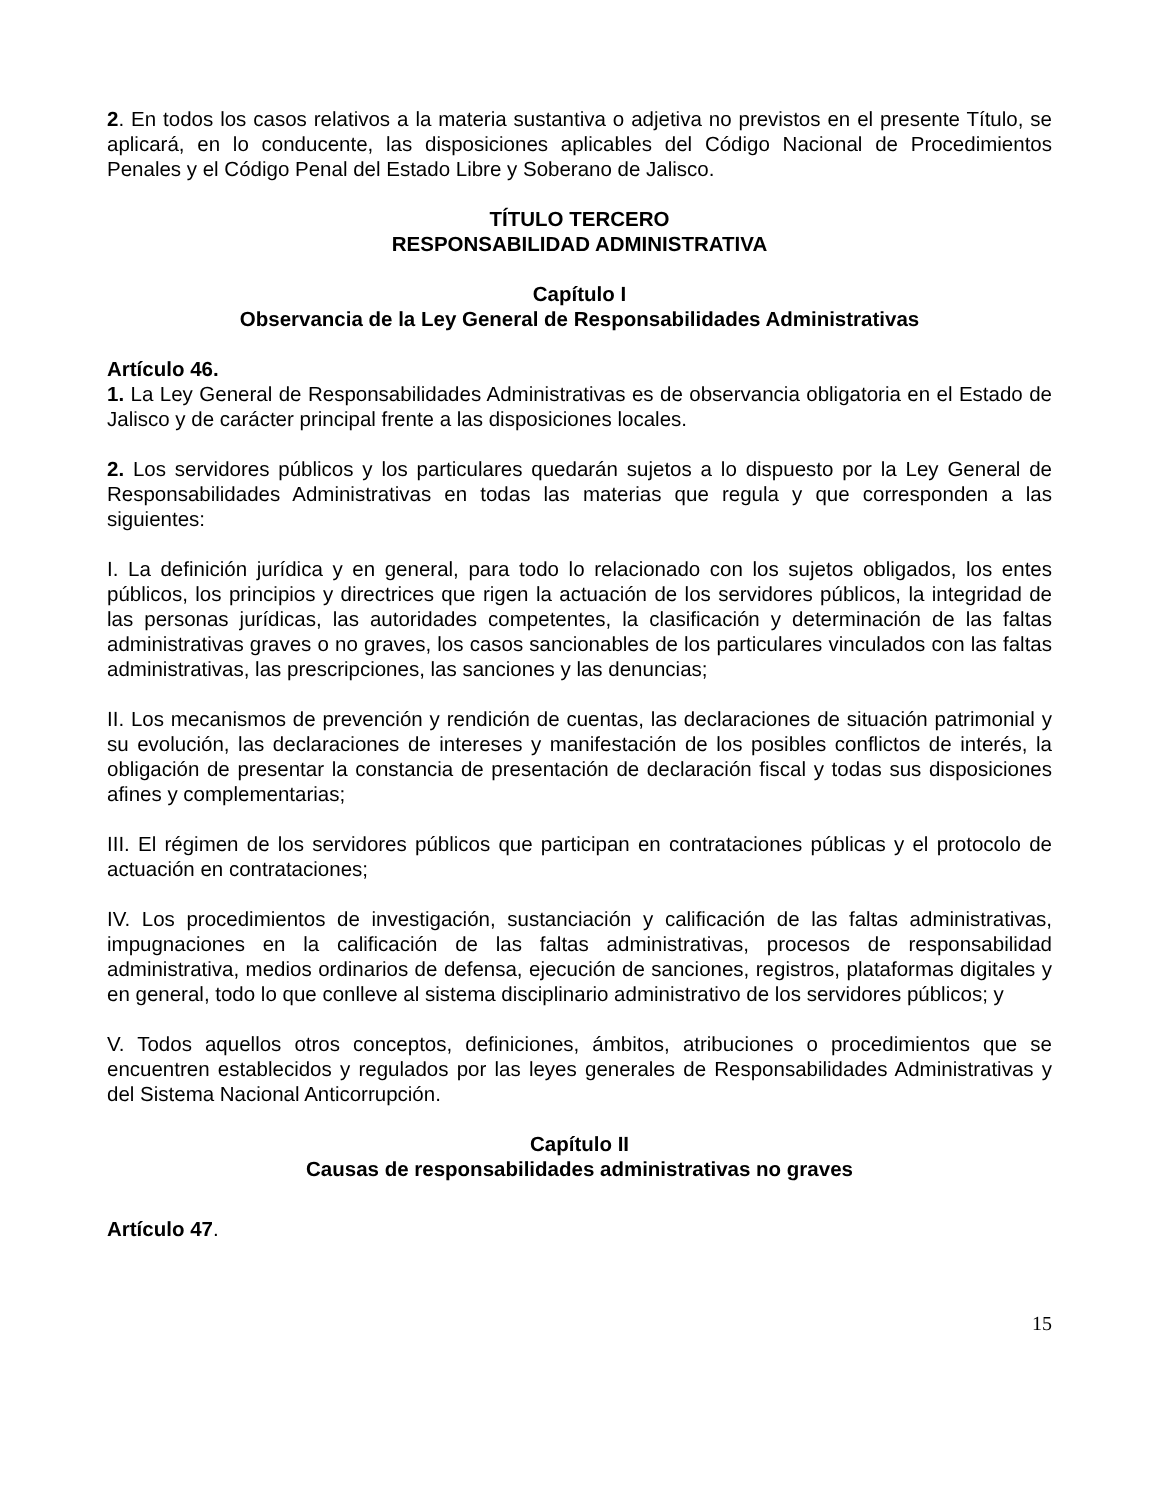2. En todos los casos relativos a la materia sustantiva o adjetiva no previstos en el presente Título, se aplicará, en lo conducente, las disposiciones aplicables del Código Nacional de Procedimientos Penales y el Código Penal del Estado Libre y Soberano de Jalisco.
TÍTULO TERCERO
RESPONSABILIDAD ADMINISTRATIVA
Capítulo I
Observancia de la Ley General de Responsabilidades Administrativas
Artículo 46.
1. La Ley General de Responsabilidades Administrativas es de observancia obligatoria en el Estado de Jalisco y de carácter principal frente a las disposiciones locales.
2. Los servidores públicos y los particulares quedarán sujetos a lo dispuesto por la Ley General de Responsabilidades Administrativas en todas las materias que regula y que corresponden a las siguientes:
I. La definición jurídica y en general, para todo lo relacionado con los sujetos obligados, los entes públicos, los principios y directrices que rigen la actuación de los servidores públicos, la integridad de las personas jurídicas, las autoridades competentes, la clasificación y determinación de las faltas administrativas graves o no graves, los casos sancionables de los particulares vinculados con las faltas administrativas, las prescripciones, las sanciones y las denuncias;
II. Los mecanismos de prevención y rendición de cuentas, las declaraciones de situación patrimonial y su evolución, las declaraciones de intereses y manifestación de los posibles conflictos de interés, la obligación de presentar la constancia de presentación de declaración fiscal y todas sus disposiciones afines y complementarias;
III. El régimen de los servidores públicos que participan en contrataciones públicas y el protocolo de actuación en contrataciones;
IV. Los procedimientos de investigación, sustanciación y calificación de las faltas administrativas, impugnaciones en la calificación de las faltas administrativas, procesos de responsabilidad administrativa, medios ordinarios de defensa, ejecución de sanciones, registros, plataformas digitales y en general, todo lo que conlleve al sistema disciplinario administrativo de los servidores públicos; y
V. Todos aquellos otros conceptos, definiciones, ámbitos, atribuciones o procedimientos que se encuentren establecidos y regulados por las leyes generales de Responsabilidades Administrativas y del Sistema Nacional Anticorrupción.
Capítulo II
Causas de responsabilidades administrativas no graves
Artículo 47.
15